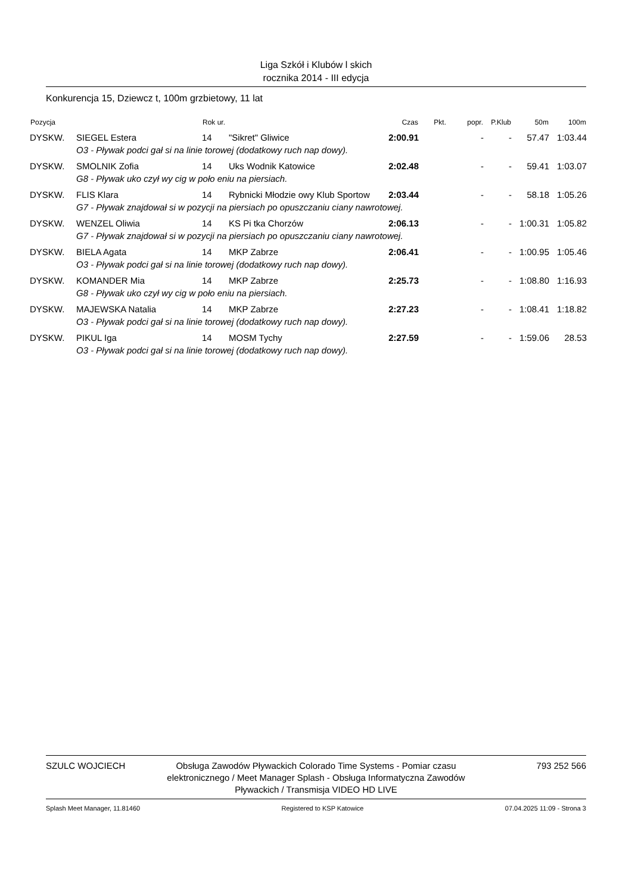Liga Szkół i Klubów l skich
rocznika 2014 - III edycja
Konkurencja 15, Dziewcz t, 100m grzbietowy, 11 lat
| Pozycja | | Rok ur. | | Czas | Pkt. | popr. | P.Klub | 50m | 100m |
| --- | --- | --- | --- | --- | --- | --- | --- | --- | --- |
| DYSKW. | SIEGEL Estera | 14 | "Sikret" Gliwice | 2:00.91 | | - | - | 57.47 | 1:03.44 |
| | O3 - Pływak podci gał si na linie torowej (dodatkowy ruch nap dowy). | | | | | | | | |
| DYSKW. | SMOLNIK Zofia | 14 | Uks Wodnik Katowice | 2:02.48 | | - | - | 59.41 | 1:03.07 |
| | G8 - Pływak uko czył wy cig w poło eniu na piersiach. | | | | | | | | |
| DYSKW. | FLIS Klara | 14 | Rybnicki Młodzie owy Klub Sportow | 2:03.44 | | - | - | 58.18 | 1:05.26 |
| | G7 - Pływak znajdował si w pozycji na piersiach po opuszczaniu ciany nawrotowej. | | | | | | | | |
| DYSKW. | WENZEL Oliwia | 14 | KS Pi tka Chorzów | 2:06.13 | | - | - | 1:00.31 | 1:05.82 |
| | G7 - Pływak znajdował si w pozycji na piersiach po opuszczaniu ciany nawrotowej. | | | | | | | | |
| DYSKW. | BIELA Agata | 14 | MKP Zabrze | 2:06.41 | | - | - | 1:00.95 | 1:05.46 |
| | O3 - Pływak podci gał si na linie torowej (dodatkowy ruch nap dowy). | | | | | | | | |
| DYSKW. | KOMANDER Mia | 14 | MKP Zabrze | 2:25.73 | | - | - | 1:08.80 | 1:16.93 |
| | G8 - Pływak uko czył wy cig w poło eniu na piersiach. | | | | | | | | |
| DYSKW. | MAJEWSKA Natalia | 14 | MKP Zabrze | 2:27.23 | | - | - | 1:08.41 | 1:18.82 |
| | O3 - Pływak podci gał si na linie torowej (dodatkowy ruch nap dowy). | | | | | | | | |
| DYSKW. | PIKUL Iga | 14 | MOSM Tychy | 2:27.59 | | - | - | 1:59.06 | 28.53 |
| | O3 - Pływak podci gał si na linie torowej (dodatkowy ruch nap dowy). | | | | | | | | |
SZULC WOJCIECH Obsługa Zawodów Pływackich Colorado Time Systems - Pomiar czasu elektronicznego / Meet Manager Splash - Obsługa Informatyczna Zawodów Pływackich / Transmisja VIDEO HD LIVE
793 252 566
Splash Meet Manager, 11.81460 Registered to KSP Katowice 07.04.2025 11:09 - Strona 3